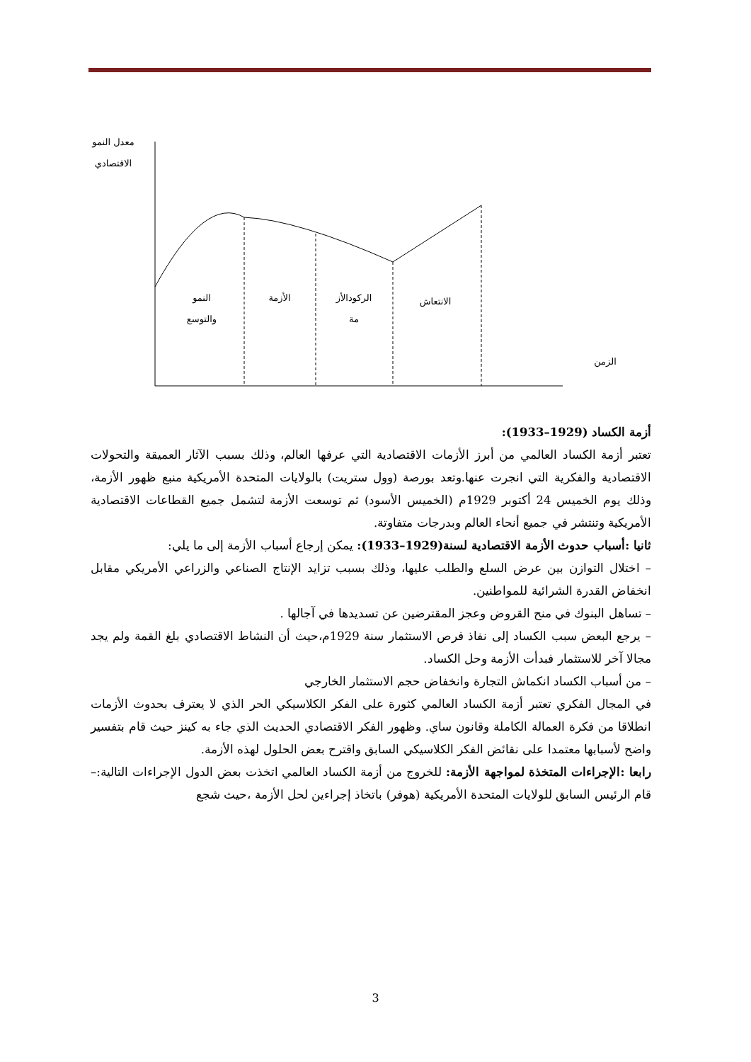معدل النمو
الاقتصادي
النمو
والتوسع
الأزمة
الركودالأز
مة
الانتعاش
الزمن
أزمة الكساد (1929–1933):
تعتبر أزمة الكساد العالمي من أبرز الأزمات الاقتصادية التي عرفها العالم، وذلك بسبب الآثار العميقة والتحولات الاقتصادية والفكرية التي انجرت عنها.وتعد بورصة (وول ستريت) بالولايات المتحدة الأمريكية منبع ظهور الأزمة، وذلك يوم الخميس 24 أكتوبر 1929م (الخميس الأسود) ثم توسعت الأزمة لتشمل جميع القطاعات الاقتصادية الأمريكية وتنتشر في جميع أنحاء العالم وبدرجات متفاوتة.
ثانيا :أسباب حدوث الأزمة الاقتصادية لسنة(1929–1933): يمكن إرجاع أسباب الأزمة إلى ما يلي:
– اختلال التوازن بين عرض السلع والطلب عليها، وذلك بسبب تزايد الإنتاج الصناعي والزراعي الأمريكي مقابل انخفاض القدرة الشرائية للمواطنين.
– تساهل البنوك في منح القروض وعجز المقترضين عن تسديدها في آجالها .
– يرجع البعض سبب الكساد إلى نفاذ فرص الاستثمار سنة 1929م،حيث أن النشاط الاقتصادي بلغ القمة ولم يجد مجالا آخر للاستثمار فبدأت الأزمة وحل الكساد.
– من أسباب الكساد انكماش التجارة وانخفاض حجم الاستثمار الخارجي
في المجال الفكري تعتبر أزمة الكساد العالمي كثورة على الفكر الكلاسيكي الحر الذي لا يعترف بحدوث الأزمات انطلاقا من فكرة العمالة الكاملة وقانون ساي. وظهور الفكر الاقتصادي الحديث الذي جاء به كينز حيث قام بتفسير واضح لأسبابها معتمدا على نقائض الفكر الكلاسيكي السابق واقترح بعض الحلول لهذه الأزمة.
رابعا :الإجراءات المتخذة لمواجهة الأزمة: للخروج من أزمة الكساد العالمي اتخذت بعض الدول الإجراءات التالية:–قام الرئيس السابق للولايات المتحدة الأمريكية (هوفر) باتخاذ إجراءين لحل الأزمة ،حيث شجع
3